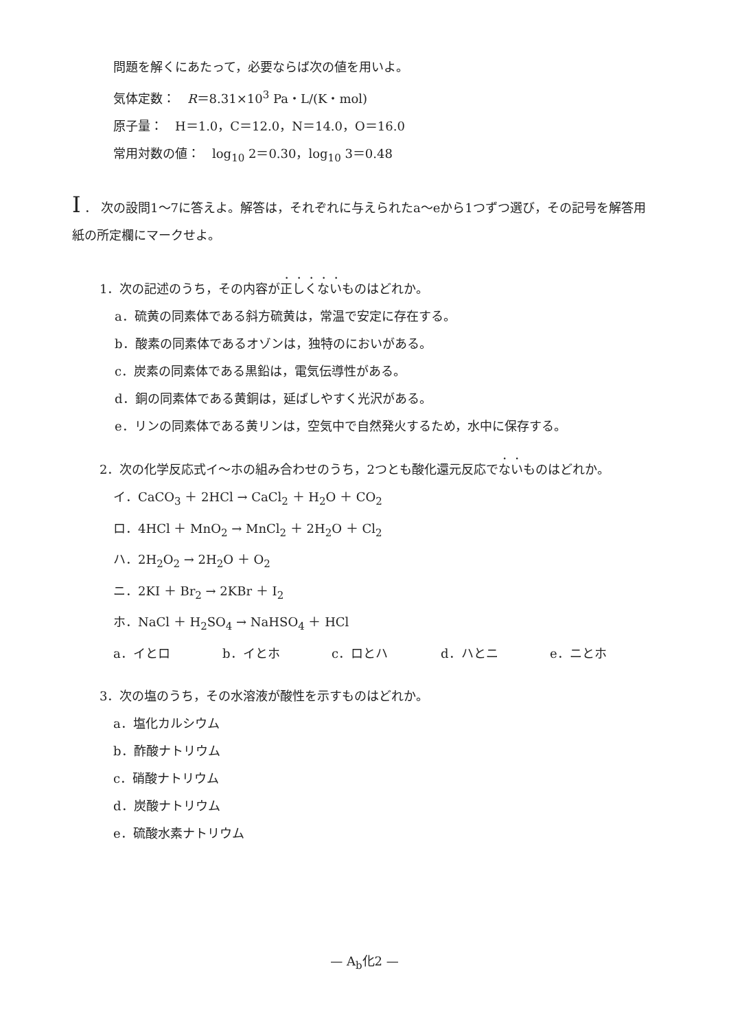問題を解くにあたって，必要ならば次の値を用いよ。
気体定数：　R＝8.31×10<sup>3</sup> Pa・L/(K・mol)
原子量：　H＝1.0，C＝12.0，N＝14.0，O＝16.0
常用対数の値：　log<sub>10</sub> 2＝0.30，log<sub>10</sub> 3＝0.48
I ． 次の設問1～7に答えよ。解答は，それぞれに与えられたa～eから1つずつ選び，その記号を解答用紙の所定欄にマークせよ。
1．次の記述のうち，その内容が正しくないものはどれか。
a．硫黄の同素体である斜方硫黄は，常温で安定に存在する。
b．酸素の同素体であるオゾンは，独特のにおいがある。
c．炭素の同素体である黒鉛は，電気伝導性がある。
d．銅の同素体である黄銅は，延ばしやすく光沢がある。
e．リンの同素体である黄リンは，空気中で自然発火するため，水中に保存する。
2．次の化学反応式イ～ホの組み合わせのうち，2つとも酸化還元反応でないものはどれか。
イ．CaCO<sub>3</sub> ＋ 2HCl → CaCl<sub>2</sub> ＋ H<sub>2</sub>O ＋ CO<sub>2</sub>
ロ．4HCl ＋ MnO<sub>2</sub> → MnCl<sub>2</sub> ＋ 2H<sub>2</sub>O ＋ Cl<sub>2</sub>
ハ．2H<sub>2</sub>O<sub>2</sub> → 2H<sub>2</sub>O ＋ O<sub>2</sub>
ニ．2KI ＋ Br<sub>2</sub> → 2KBr ＋ I<sub>2</sub>
ホ．NaCl ＋ H<sub>2</sub>SO<sub>4</sub> → NaHSO<sub>4</sub> ＋ HCl
a．イとロ b．イとホ c．ロとハ d．ハとニ e．ニとホ
3．次の塩のうち，その水溶液が酸性を示すものはどれか。
a．塩化カルシウム
b．酢酸ナトリウム
c．硝酸ナトリウム
d．炭酸ナトリウム
e．硫酸水素ナトリウム
— A<sub>b</sub>化2 —